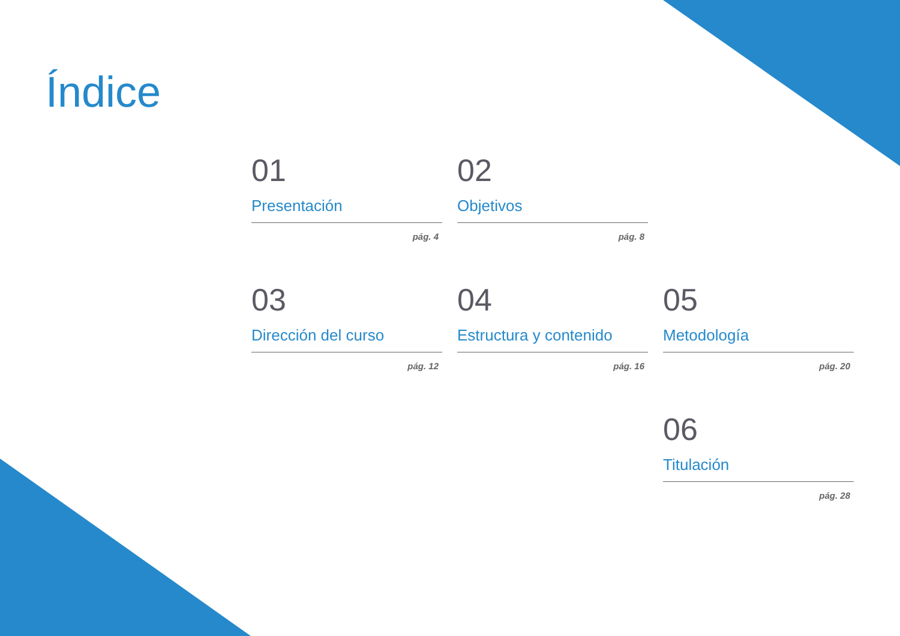Índice
01
Presentación
pág. 4
02
Objetivos
pág. 8
03
Dirección del curso
pág. 12
04
Estructura y contenido
pág. 16
05
Metodología
pág. 20
06
Titulación
pág. 28